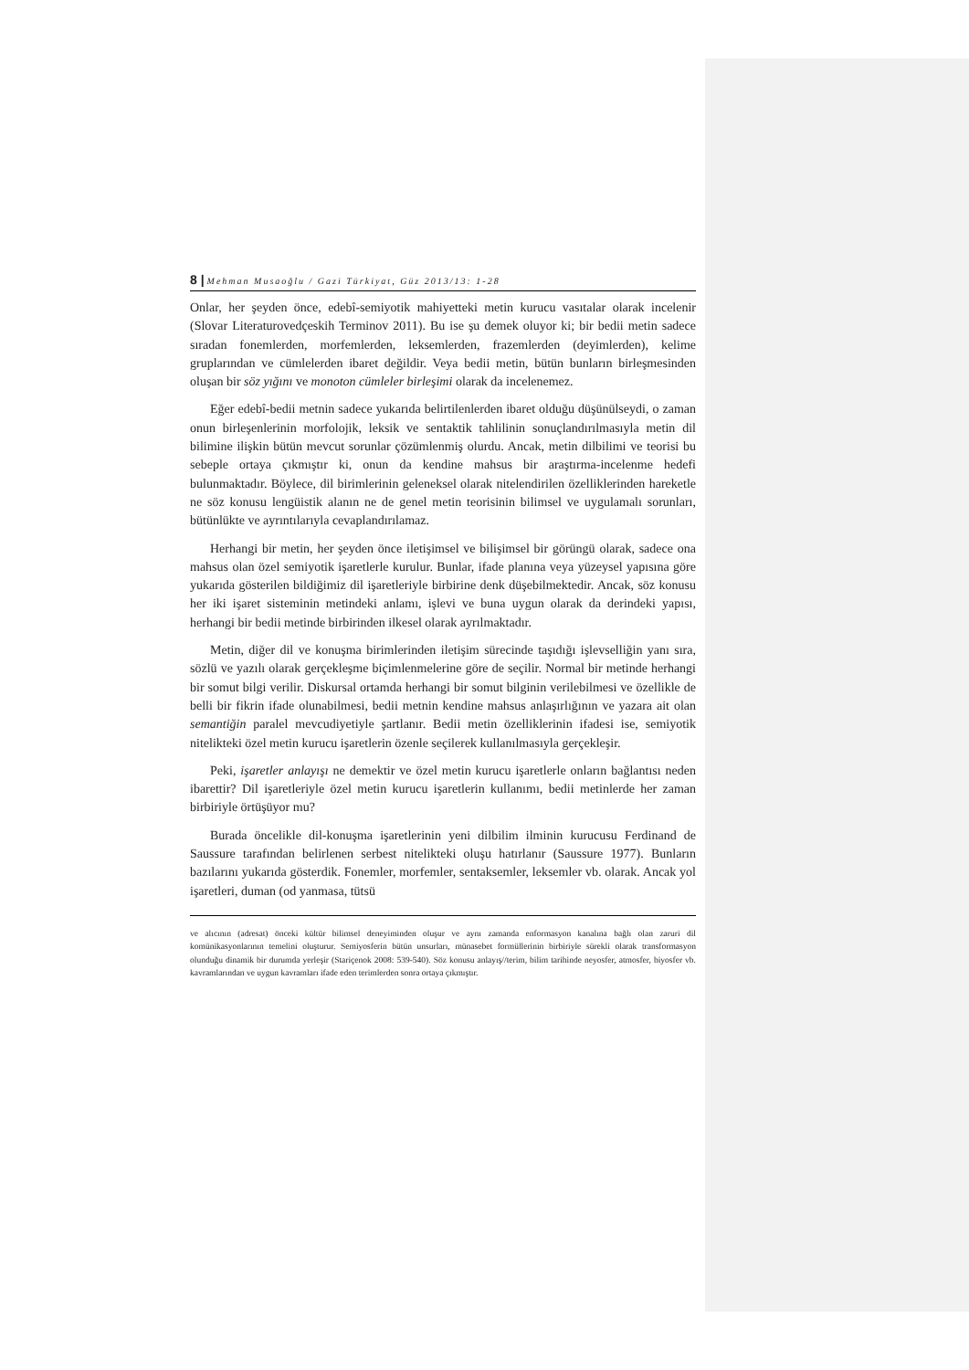8 | Mehman Musaoğlu / Gazi Türkiyat, Güz 2013/13: 1-28
Onlar, her şeyden önce, edebî-semiyotik mahiyetteki metin kurucu vasıtalar olarak incelenir (Slovar Literaturovedçeskih Terminov 2011). Bu ise şu demek oluyor ki; bir bedii metin sadece sıradan fonemlerden, morfemlerden, leksemlerden, frazemlerden (deyimlerden), kelime gruplarından ve cümlelerden ibaret değildir. Veya bedii metin, bütün bunların birleşmesinden oluşan bir söz yığını ve monoton cümleler birleşimi olarak da incelenemez.
Eğer edebî-bedii metnin sadece yukarıda belirtilenlerden ibaret olduğu düşünülseydi, o zaman onun birleşenlerinin morfolojik, leksik ve sentaktik tahlilinin sonuçlandırılmasıyla metin dil bilimine ilişkin bütün mevcut sorunlar çözümlenmiş olurdu. Ancak, metin dilbilimi ve teorisi bu sebeple ortaya çıkmıştır ki, onun da kendine mahsus bir araştırma-incelenme hedefi bulunmaktadır. Böylece, dil birimlerinin geleneksel olarak nitelendirilen özelliklerinden hareketle ne söz konusu lengüistik alanın ne de genel metin teorisinin bilimsel ve uygulamalı sorunları, bütünlükte ve ayrıntılarıyla cevaplandırılamaz.
Herhangi bir metin, her şeyden önce iletişimsel ve bilişimsel bir görüngü olarak, sadece ona mahsus olan özel semiyotik işaretlerle kurulur. Bunlar, ifade planına veya yüzeysel yapısına göre yukarıda gösterilen bildiğimiz dil işaretleriyle birbirine denk düşebilmektedir. Ancak, söz konusu her iki işaret sisteminin metindeki anlamı, işlevi ve buna uygun olarak da derindeki yapısı, herhangi bir bedii metinde birbirinden ilkesel olarak ayrılmaktadır.
Metin, diğer dil ve konuşma birimlerinden iletişim sürecinde taşıdığı işlevselliğin yanı sıra, sözlü ve yazılı olarak gerçekleşme biçimlenmelerine göre de seçilir. Normal bir metinde herhangi bir somut bilgi verilir. Diskursal ortamda herhangi bir somut bilginin verilebilmesi ve özellikle de belli bir fikrin ifade olunabilmesi, bedii metnin kendine mahsus anlaşırlığının ve yazara ait olan semantiğin paralel mevcudiyetiyle şartlanır. Bedii metin özelliklerinin ifadesi ise, semiyotik nitelikteki özel metin kurucu işaretlerin özenle seçilerek kullanılmasıyla gerçekleşir.
Peki, işaretler anlayışı ne demektir ve özel metin kurucu işaretlerle onların bağlantısı neden ibarettir? Dil işaretleriyle özel metin kurucu işaretlerin kullanımı, bedii metinlerde her zaman birbiriyle örtüşüyor mu?
Burada öncelikle dil-konuşma işaretlerinin yeni dilbilim ilminin kurucusu Ferdinand de Saussure tarafından belirlenen serbest nitelikteki oluşu hatırlanır (Saussure 1977). Bunların bazılarını yukarıda gösterdik. Fonemler, morfemler, sentaksemler, leksemler vb. olarak. Ancak yol işaretleri, duman (od yanmasa, tütsü
ve alıcının (adresat) önceki kültür bilimsel deneyiminden oluşur ve aynı zamanda enformasyon kanalına bağlı olan zaruri dil komünikasyonlarının temelini oluşturur. Semiyosferin bütün unsurları, münasebet formüllerinin birbiriyle sürekli olarak transformasyon olunduğu dinamik bir durumda yerleşir (Stariçenok 2008: 539-540). Söz konusu anlayış//terim, bilim tarihinde neyosfer, atmosfer, biyosfer vb. kavramlarından ve uygun kavramları ifade eden terimlerden sonra ortaya çıkmıştır.